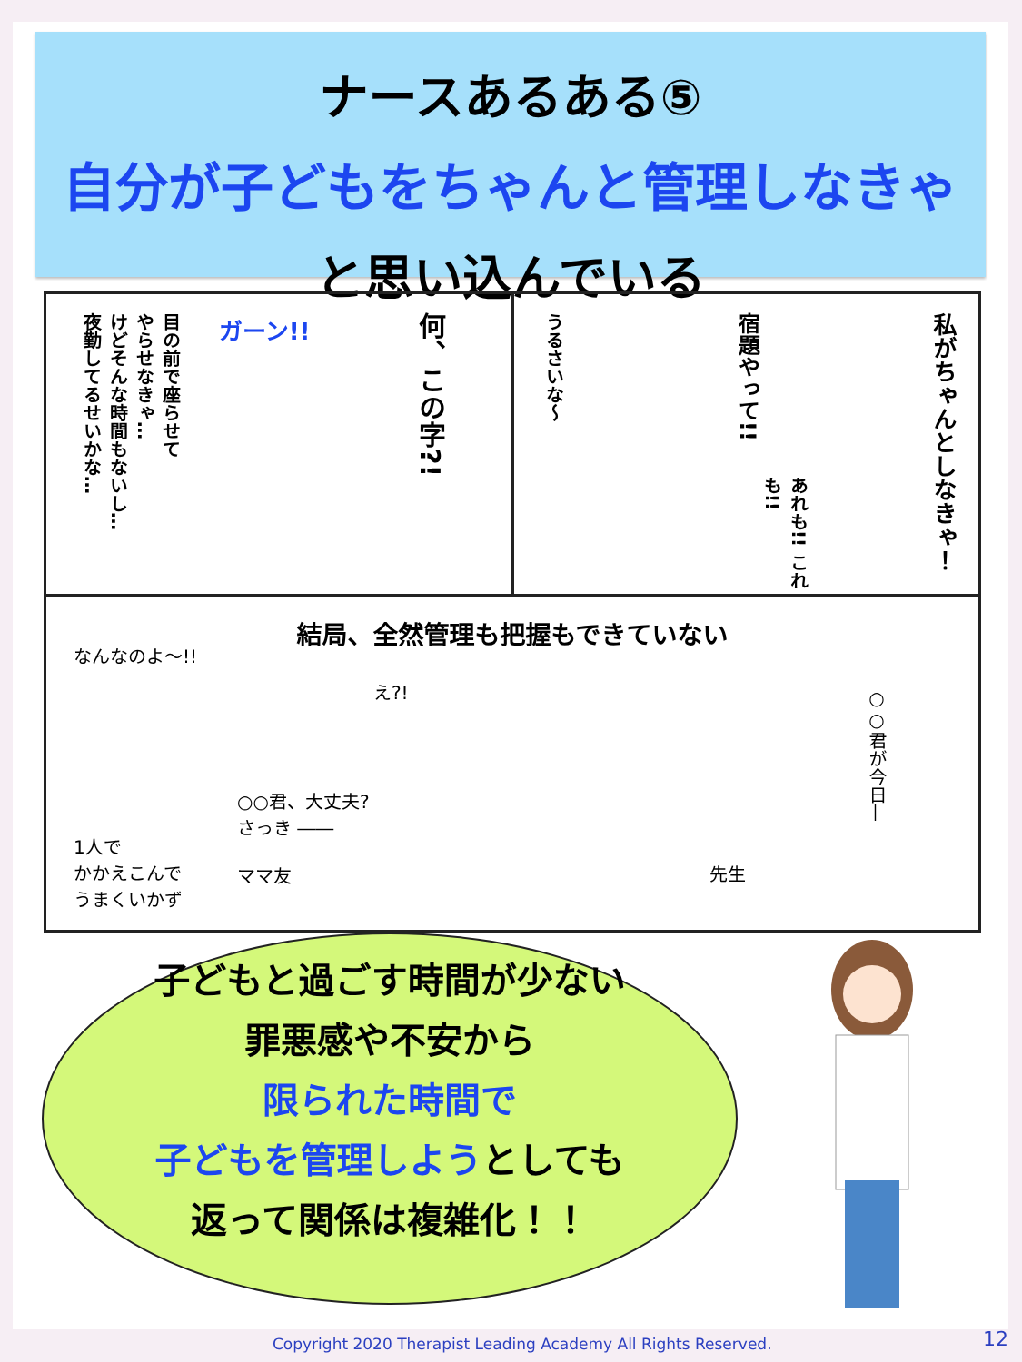ナースあるある⑤
自分が子どもをちゃんと管理しなきゃ
と思い込んでいる
目の前で座らせて
やらせなきゃ…
けどそんな時間もないし…
夜勤してるせいかな…
ガーン!!
何、この字?!
うるさいな〜
宿題やって!!
あれも!! これも!!
私がちゃんとしなきゃ！
結局、全然管理も把握もできていない
なんなのよ〜!!
1人で
かかえこんで
うまくいかず
え?!
○○君、大丈夫?
さっき ――
ママ友
○○君が今日—
先生
子どもと過ごす時間が少ない
罪悪感や不安から
限られた時間で
子どもを管理しようとしても
返って関係は複雑化！！
Copyright 2020 Therapist Leading Academy All Rights Reserved.
12